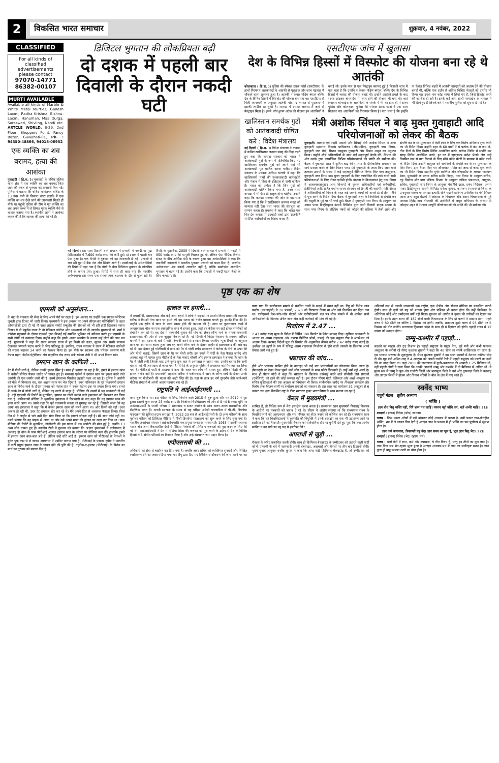2
विकसित भारत समाचार
शुक्रवार, 4 नवंबर, 2022
CLASSIFIED
For all kinds of classified advertisements please contact
97070-14771
86382-00107
MURTI AVAILABLE
Available all kinds of Marble & White Metal Murties, Ganesh Laxmi, Radha Krishna, Bishnu-Laxmi, Hanuman, Maa Durga, Saraswati, Shivling, Nandi etc. ARTCLE WORLD, S-29, 2nd Floor, Shoppers Point, Fancy Bazar, Guwahati-01, Ph. : 94350-48866, 94018-06952
एक व्यक्ति का शव बरामद, हत्या की आशंका
गुवाहाटी ( हि.स. )। गुवाहाटी के वशिष्ठ पुलिस थाना क्षेत्र में एक व्यक्ति का शव बरामद किए जाने की वजह से गुरुवार को सनसनी फैल गई। पुलिस ने बताया कि वशिष्ठ थानांतर्गत वशिष्ठ के 13 नंबर गली के किनारा कांटा इलाके में एक व्यक्ति का शव देखे जाने की जानकारी मिलते ही मौके पर पहुंची पुलिस की टीम ने मृत व्यक्ति का शव अपने कब्जे में ले लिया। मृतक व्यक्ति पेशे से चालक बताया गया है। स्थानीय लोगों ने आशंका व्यक्त की है कि चालक की हत्या की गई है।
डिजिटल भुगतान की लोकप्रियता बढ़ी
दो दशक में पहली बार दिवाली के दौरान नकदी घटी
नई दिल्ली। इस साल दिवाली वाले सप्ताह में प्रणाली में नकदी या मुद्रा (सीआईसी) में 7,600 करोड़ रुपए की कमी हुई। दो दशक में पहली बार ऐसा हुआ है। एक रिपोर्ट में गुरुवार को यह जानकारी दी गई। प्रणाली में चल रही मुद्रा में बैंक नोट और सिक्के आते हैं। एसबीआई के अर्थशास्त्रियों की रिपोर्ट में कहा गया है कि लोगों के बीच डिजिटल भुगतान के लोकप्रिय होने के कारण ऐसा हुआ। रिपोर्ट में साथ ही कहा गया कि भारतीय अर्थव्यवस्था इस समय एक संरचनात्मक बदलाव के दौर से गुजर रही है। रिपोर्ट के मुताबिक, 2009 में दिवाली वाले सप्ताह में प्रणाली में नकदी में 950 करोड़ रुपए की मामूली गिरावट हुई थी, लेकिन ऐसा वैश्विक वित्तीय संकट के बीच आर्थिक मंदी के कारण हुआ था। अर्थशास्त्रियों ने कहा कि तकनीकी नवाचारों ने भारतीय भुगतान प्रणाली को बदल दिया है। भारतीय अर्थव्यवस्था अब नकदी आधारित नहीं है, बल्कि स्मार्टफोन आधारित भुगतान में बदल गई है। उन्होंने कहा कि प्रणाली में नकदी घटना बैंकों के लिए फायदेमंद है।
एसटीएफ जांच में खुलासा
देश के विभिन्न हिस्सों में विस्फोट की योजना बना रहे थे आतंकी
कोलकाता ( हि.स. )। पुलिस की स्पेशल टास्क फोर्स (एसटीएफ) के हाथों गिरफ्तार अलकायदा के आतंकी से पूछताछ और जांच पड़ताल में चौंकाने वाला खुलासा हुआ है। आतंकी न केवल पश्चिम बंगाल बल्कि देश के विभिन्न हिस्सों में विस्फोट की योजना बना रहा था। एसटीएफ से मिली जानकारी के अनुसार आतंकी मोहम्मद हसनत से पूछताछ में इसकी तस्दीक हो चुकी है। मालदा में उसका आवास है जहां से पेनड्राइव मिला है। इसमें लोन वुल्फ अटैक की योजना इन आतंकियों ने बनाई थी। इनके पास से एक पेनड्राइव बरामद हुई है जिसकी जांच में पता चला है कि उन्होंने न केवल पश्चिम बंगाल, बल्कि देश के विभिन्न हिस्सों में ब्लास्ट की योजना बनाई थी। इन्होंने आतंकी हमले के बाद भारत छोड़कर बांग्लादेश में फरार होने की योजना भी बना थी। वहां लगातार बांग्लादेश के आतंकियों के संपर्क में भी थे। हाल ही में राज्य पुलिस और कोलकाता पुलिस की स्पेशल टास्क फोर्स ने एक साथ मिलकर चार आतंकियों को गिरफ्तार किया है। पता चला है कि इन्होंने ना केवल विभिन्न शहरों में आतंकी वारदातों को अंजाम देने की योजना बनाई थी, बल्कि एक दर्जन से अधिक विशिष्ट नेताओं को टारगेट भी किया था। इनके नाम कोड भाषा में लिखे गए हैं, जिसे डिकोड करने की कोशिश हो रही है। इनके कई अन्य साथी मध्यप्रदेश के भोपाल में भी छिपे हुए हैं जिनके बारे में स्थानीय पुलिस को सूचना दी गई है।
खालिस्तान समर्थक गुटों को आतंकवादी घोषित करे : विदेश मंत्रालय
नई दिल्ली ( हि.स. )। विदेश मंत्रालय ने कनाडा में कथित खालिस्तान जनमत संग्रह की निंदा करते हुए कहा कि कनाडा सरकार को भारत में आतंकवादी गुटों के रूप में प्रतिबंधित किए गए खालिस्तान समर्थक गुटों को अपने यहां भी आतंकवादी गुट घोषित करना चाहिए। विदेश मंत्रालय के प्रवक्ता अरिंदम बागची ने कहा कि खालिस्तानी तत्वों की पृथकतावादी कार्रवाईयों और पंजाब में हिंसा के इतिहास से सभी वाकिफ हैं। भारत को अपेक्षा है कि जिन गुटों को आतंकवादी घोषित किया गया है, उनके साथ कनाडा में भी ऐसा ही सलूक होना चाहिए। उन्होंने कहा कि कनाडा सरकार की ओर से यह स्पष्ट किया गया है कि वे खालिस्तान जनमत संग्रह को मान्यता नहीं देता तथा भारत की संप्रभुता का सम्मान करता है। प्रवक्ता ने कहा कि भारत एक मित्र देश कनाडा में उग्रवादी तत्वों द्वारा राजनीति से प्रेरित कार्रवाईयों का विरोध करता है।
मंत्री अशोक सिंघल ने बाढ़ मुक्त गुवाहाटी आदि परियोजनाओं को लेकर की बैठक
गुवाहाटी। आवास एवं शहरी मामलों और सिंचाई मंत्री अशोक सिंघल ने आज गुवाहाटी महानगर विकास प्राधिकरण (जीएमडीए), गुवाहाटी नगर निगम, गुवाहाटी जल बोर्ड, मिशन वनमुक्त गुवाहाटी और मिशन अमृत का उद्घाटन किया। उन्होंने शीर्ष अधिकारियों के साथ कई महत्वपूर्ण बैठकें कीं। विभाग की और उनके द्वारा कार्यान्वित विभिन्न परियोजनाओं की प्रगति की समीक्षा की। बैठक में गुवाहाटी शहर में कृत्रिम बाढ़ की समस्या के दीर्घकालिक समाधान का मार्ग प्रशस्त करने के लिए मिशन फ्लड फ्री गुवाहाटी के तहत किए जाने वाले तत्काल उपायों के संबंध में कई महत्वपूर्ण नीतिगत निर्णय लिए गए। तदनुसार, गुवाहाटी नगर निगम बाढ़ मुक्त गुवाहाटी के लिए कार्यान्वित की जाने वाली सभी परियोजनाओं के लिए नोडल एजेंसी होगी। योजना के क्रियान्वयन हेतु नगर निगम में आवश्यकतानुसार अन्य विभागों के कुशल अधिकारियों एवं कर्मचारियों, इंजीनियरों आदि सहित पर्याप्त मानव संसाधन की तैनाती की जाएगी। मंत्री सिंघल ने अधिकारियों को मिशन के तहत कई जरूरी कार्यों को अगले दो से तीन महीने में पूरा करने के निर्देश दिए। बैठक में गुवाहाटी शहर के निवासियों से संपत्ति कर की वसूली के मुद्दे पर भी चर्चा हुई। बैठक में गुवाहाटी नगर निगम के आयुक्त को असम पावर डिस्ट्रीब्यूशन कंपनी लिमिटेड द्वारा जारी बिजली ग्राहक संख्या के साथ नगर निगम के होल्डिंग नंबरों को जोड़ने की प्रक्रिया में तेजी लाने और संपत्ति कर के स्व-मूल्यांकन में तेजी लाने के लिए एक विशेष अभियान शुरू करने का भी निर्देश दिया। उन्होंने शहर के 60 वार्डों में से प्रत्येक में कम से कम दो-तीन दिनों के लिए विशेष शिविर आयोजित करने, प्रत्येक शिविर में संपत्ति कर संग्रह शिविर आयोजित करने, हर घर में व्हाट्सएप संदेश भेजने और उन्हें नियमित रूप से याद दिलाने के लिए सीधे कॉल सेंटरों के माध्यम से कॉल करने के निर्देश दिए। उन्होंने आयुक्त को नागरिकों के संपत्ति कर के स्व-मूल्यांकन के लिए निगम द्वारा तैयार किए गए ऑनलाइन पोर्टल को जल्द से जल्द शुरू करने का भी निर्देश दिया। महापौर मृगेन शरणिया और जीएमडीए के अध्यक्ष नारायण डेका, मुख्यमंत्री के प्रधान सचिव समीर सिन्हा, नगर निगम के आयुक्त-सचिव, गृह निर्माण और नगर पत्रिका विभाग के आयुक्त कविता पद्मनाभन, आयुक्त-सचिव, गुवाहाटी नगर निगम के आयुक्त मेघनिधि दहल, प्रबंध निदेशक, असम पावर डिस्ट्रीब्यूशन कंपनी लिमिटेड राकेश कुमार, कामरूप (महानगर) जिला के उपायुक्त पल्लव गोपाल झा इत्यादि शीर्ष पदाधिकारिगण उपस्थित थे। मंत्री सिंघल आज अन्य बहुत बैठकों में जोरहाट के विधायक और असम विधानसभा के पूर्व अध्यक्ष हितेंद्र नाथ गोस्वामी की उपस्थिति में अमृत अभियान के माध्यम से जोरहाट शहर में पेयजल आपूर्ति परियोजनाओं की प्रगति की भी समीक्षा की।
पृष्ठ एक का शेष
एएमसी को अनुसंधान...
के बाद से मानवता की सेवा के लिए अपने पैरों पर खड़ा है। इस अवसर पर उन्होंने एक स्मारक प्लेटिनम जुबली डाक टिकट भी जारी किया। मुख्यमंत्री ने इस अवसर पर अपने सीएसआर गतिविधियों के तहत ओएनजीसी द्वारा दी गई नौ उन्नत लाइफ सपोर्ट एम्बुलेंस की सेवाओं को भी हरी झंडी दिखाकर रवाना किया। ये नौ एंबुलेंस राज्य के नौ मेडिकल कॉलेज और अस्पतालों को दी जाएंगी। मुख्यमंत्री डॉ. शर्मा ने कोरोना महामारी के दौरान एएमसी द्वारा निभाई गई समर्पित भूमिका को स्वीकार करते हुए एएमसी के सभी लोगों को धन्यवाद दिया। उन्होंने कहा कि इसके अथक समर्पण के कारण कई लोगों की जान बच गई। मुख्यमंत्री ने कहा कि राज्य सरकार राज्य में हर किसी को उन्नत, सुलभ और सस्ती स्वास्थ्य देखभाल प्रणाली प्रदान करने के लिए प्रतिबद्ध है। इसलिए, राज्य सरकार ने राज्य में मेडिकल कॉलेजों की संख्या बढ़ाकर 24 करने का फैसला किया है। इस मौके पर स्वास्थ्य और परिवार कल्याण मंत्री केशव महंत, केंद्रीय पेट्रोलियम और प्राकृतिक गैस राज्य मंत्री रामेश्वर तेली ने भी अपने विचार रखे।
इमरान खान के काफिले ...
पैर में गोली लगी है, लेकिन उनकी हालत स्थिर है। साथ ही बताया जा रहा है कि, हमले में इमरान खान के करीबी सीनेटर फैसल जावेद भी घायल हुए हैं। समाचार एजेंसी ने इमरान खान पर हमला करने वाले आरोपी की एक तस्वीर जारी की है। इसमें हमलावर पिस्तौल लहराते नजर आ रहा है। पुलिस ने आरोपी को मौके से गिरफ्तार कर, एक अज्ञात स्थान पर भेज दिया है। उधर पाकिस्तान के पूर्व प्रधानमंत्री इमरान खान के विरोध मार्च के दौरान गुरुवार को पंजाब प्रांत में उनके कंटेनर-ट्रक पर हमला किया गया। हमले में उनके पैर में गोली लगी है, लेकिन वह खतरे से बाहर हैं। मीडिया की खबरों में यह जानकारी दी गई है। वहीं एएफपी की रिपोर्ट के मुताबिक, इमरान पर गोली चलाने वाले हमलावर को गिरफ्तार कर लिया गया है। पाकिस्तानी मीडिया के मुताबिक हमलावर ने गिरफ्तारी के बाद कहा कि वह इमरान खान की हत्या करने आया था। उसने कहा कि पूर्व प्रधानमंत्री जनता को गुमराह कर रहे हैं, जिसकी सजा देने वह आया था। हमलावर ने कहा कि मैं केवल इमरान खान को मारने आया था। और किसी को नहीं। उधर अजान हो रही थी, उधर टेंट लगाकर शोर कर रहे थे। मैंने अपने दिल से अचानक फैसला किया। जिस दिन से वे लाहौर से चले उसी दिन सोच लिया था कि इसको छोड़ना नहीं है। मेरे साथ कोई नहीं था। उसने बताया कि वह बाइक से आया था और उसे अपने मामा की दुकान पर खड़ा कर दिया था। पाक मीडिया की रिपोर्ट के मुताबिक, गोलीबारी की इस घटना में एक सपोर्टर की मौत हुई है, जबकि 13 अन्य लोग घायल हुए हैं। स्थानीय टीवी ने गुरुवार को बताया कि अज्ञात हमलावरों ने वजीराबाद में अल्लाह हो चौक के पास पीटीआई अध्यक्ष इमरान खान के कंटेनर पर गोलियां चला दीं। हालांकि हमले में इमरान खान बाल-बाल बचे हैं, लेकिन उन्हें चोटें आई हैं। इमरान खान को पीटीआई के नेताओं ने बुलेट प्रूफ कार से ले जाकर अस्पताल में एडमिट कराया गया है। पीटीआई के फारुख हबीब ने फायरिंग में पार्टी प्रमुख इमरान खान के घायल होने की पुष्टि की है। तहरीक-ए-इंसाफ (पीटीआई) के विरोध का मार्च का गुरुवार को सातवां दिन है।
हालात पर हमारी...
में रावलपिंडी, इस्लामाबाद और कई अन्य शहरों में लोगों ने सड़कों पर प्रदर्शन किए। प्रधानमंत्री शहबाज शरीफ ने विपक्षी नेता खान पर हमले की इस घटना को गंभीर मामला बताते हुए इसकी निंदा की है। उन्होंने एक ट्वीट में खान के जल्द स्वस्थ होने की कामना की है। खान पर गुजरांवाला कस्बे में अल्लाहवाला चौक पर एक सार्वजनिक सभा में हमला हुआ, जहां वह कंटेनर पर खड़े होकर समर्थकों को संबोधित कर रहे थे। वह देश में मध्यावधि चुनाव की मांग को लेकर लॉन्ग मार्च के नामक राजधानी इस्लामाबाद की ओर से एक जुलूस निकाल रहे हैं। नई दिल्ली में विदेश मंत्रालय के प्रवक्ता अरिंदम बागची ने इस घटना के बारे में कोई टिप्पणी करने से इनकार किया। स्थानीय न्यूज रिपोर्ट के अनुसार खान पर उस समय हमला हुआ जब वह अपने लॉन्ग मार्च के दौरान लाहौर से इस्लामाबाद की ओर बढ़ रहे थे। इस दौरान हुई गोलीबारी में खान को पैर में गोली लगी। हमलावर ने कंटेनर के नीचे से ऊपर की ओर गोली चलाई, जिसमें खान के पैर पर गोली लगी। इस हमले में पार्टी के नेता फैसल जावेद और अहमद चट्ठा भी घायल हुए। पीटीआई के नेता फवाद चौधरी और इमरान इस्माइल ने बताया कि खान के पैर में गोली लगी जिसके बाद उन्हें बुलेट प्रूफ कार में अस्पताल ले जाया गया। उन्होंने बताया कि सभी घायलों को भी अस्पताल ले जाया गया है। रिपोर्ट के अनुसार पुलिस ने हमलावर को गिरफ्तार कर लिया गया है। पीटीआई पार्टी के सदस्यों ने कहा कि आज चार लोग भी घायल हुए, लेकिन किसी की भी हालत गंभीर नहीं है। प्रधानमंत्री शहबाज शरीफ ने वजीराबाद में खान के लॉन्ग मार्च के दौरान उनके कंटेनर पर गोलीबारी की घटना की कड़ी निंदा की है। यहां के छात्र हर वर्ष दूरदर्शन जैसे जाने-माने मीडिया संगठनों में अपनी अलग पहचान बना रहे हैं।
राष्ट्रपति ने आईआईएमसी ...
काम शुरू किया था। इस परिसर के लिए, निर्माण कार्य 2015 में शुरू हुआ और यह 2019 में पूरा हुआ। इसकी कुल लागत 25 करोड़ रुपए है। मिजोरम विश्वविद्यालय की ओर से दी गई 8 एकड़ भूमि पर आईआईएमसी के स्थायी परिसर में छात्रावास व स्टाफ क्वार्टर के साथ अलग-अलग प्रशासनिक और शैक्षणिक भवन हैं। अपनी स्थापना के समय से यह परिसर अंग्रेजी पत्रकारिता में पी.जी. डिप्लोमा पाठ्यक्रम की सुविधा प्रदान कर रहा है। 2022-23 सत्र से आईआईएमसी के दो अन्य परिसरों के साथ पूर्वोत्तर परिसर को डिजिटल मीडिया में पीजी डिप्लोमा पाठ्यक्रम को शुरू करने के लिए चुना गया है। भारतीय जनसंचार संस्थान (आईआईएमसी) एक प्रमुख पत्रकारिता संस्थान है। 1965 में इसकी स्थापना भारत और अन्य विकासशील देशों में मीडिया पेशेवरों की प्रशिक्षण जरूरतों को पूरा करने के लिए की गई थी। आईआईएमसी ने देश में मीडिया शिक्षा की जरूरत को पूरा करने के उद्देश्य से देश के विभिन्न हिस्सों में 5 क्षेत्रीय परिसरों का विस्तार किया है और उन्हें संस्थागत रूप प्रदान किया है।
एपीएससबी की ...
अधिकारी को सेवा से बर्खास्त कर दिया गया है। जबकि अवर सचिव को व्यक्तिगत सुनवाई और लिखित स्पष्टीकरण देने का अवसर दिया गया था। रिंगू द्वारा दिए गए लिखित स्पष्टीकरण की जांच करने पर यह पाया गया कि स्पष्टीकरण मामले से संबंधित तथ्यों के संदर्भ में संगत नहीं था। रिंगू को विशेष जांच प्रकोष्ठ (एसआईसी) ने 20 फरवरी, 2020 को गिरफ्तार किया था और उसे निलंबित कर दिया गया था। एपीएससी कैश-फॉर-जॉब घोटाले और एपीपीएससी प्रश्न पत्र लीक मामले में भी शामिल सभी अधिकारियों के खिलाफ उचित जांच और कड़ी कार्रवाई की मांग की गई है।
मिजोरम में 2.47 ...
2.47 करोड़ रुपए मूल्य के विदेश में निर्मित 190 सिगरेट के पैकेट बरामद किए। खुफिया जानकारी के आधार पर असम राइफल्स और कस्टम प्रिवेंटिव फोर्स, चंफाई की एक संयुक्त टीम ने ऑपरेशन को अंजाम दिया। बरामद विदेशी मूल की सिगरेट की अनुमानित कीमत करीब 2.47 करोड़ रुपए बताई है। पूर्वोत्तर का प्रहरी के रूप में प्रसिद्ध असम राइफल्स मिजोरम से होने वाली तस्करी के खिलाफ अपने प्रयास जारी रखे हुए है।
भ्रष्टाचार की जांच...
होने और भ्रष्टाचार साबित होने के बावजूद भी कई बार भ्रष्टाचारियों का गौरवगान किया जाता है। ईमानदारी का ठेका लेकर घूमने वाले लोग भ्रष्टाचारी के साथ फोटो खिंचवाते हैं। उन्हें शर्म नहीं आती है। साथ ही पीएम मोदी ने कहा कि भ्रष्टाचार के खिलाफ कार्रवाई करने वाले सीवीसी जैसे संगठनों (एजेंसियों) को डरने की कोई जरूरत नहीं है। इस दौरान पीएम मोदी नैतिकता और अच्छे व्यवहार पर सचित्र पुस्तिकाओं की एक श्रृंखला का विमोचन भी किया। सार्वजनिक खरीद पर निवारक सतर्कता और विशेष अंक विजय-वाणी पर सर्वोत्तम प्रथाओं का संकलन है। इस साल यह कार्यक्रम 31 अक्टूबर से 6 नवंबर तक एक विकसित राष्ट्र के लिए भ्रष्टाचार मुक्त भारत विषय के साथ मनाया जा रहा है।
केरल में मुख्यमंत्री ...
शामिल हैं, तो निश्चित रूप से मेरा हस्तक्षेप करना बनता है। राज्यपाल खान मुख्यमंत्री पिनाराई विजयन के आरोपों पर पत्रकारों को जवाब दे रहे थे। सीएम ने आरोप लगाया था कि राज्यपाल राज्य के विश्वविद्यालयों को आरएसएस और संघ परिवार का सेंटर बनाने की कोशिश कर रहे हैं। राज्यपाल खान ने कहा कि वह विश्वविद्यालयों में कुलपति की नियुक्ति में उनके हस्तक्षेप का एक भी उदाहरण आने पर इस्तीफा देने को तैयार हैं। मुख्यमंत्री विजयन को सार्वजनिक तौर पर चुनौती देते हुए पूछा कि क्या आरोप साबित न कर पाने पर वह पद से इस्तीफा देंगे?
अपराधों से जुड़ी ...
चैनल्स के जरिए प्रकाशित करनी होगी। साथ ही क्रिमिनल बैकग्राउंड के उम्मीदवार को उतारने वाली पार्टी कोभी प्रत्याशी के बारे में जानकारी अपनी वेबसाइट, अखबारों और चैनलों पर तीन बार दिखानी होगी। मुख्य चुनाव आयुक्त राजीव कुमार ने कहा कि अगर कोई क्रिमिनल बैकग्राउंड है, तो उम्मीदवार को अनिवार्य रूप से उसकी जानकारी एक राष्ट्रीय, एक क्षेत्रीय और सोशल मीडिया पर प्रकाशित करनी होगी। साथ ही दलों को यह भी बताना होगा और पब्लिश भी करना होगा कि उन्हें क्रिमिनल के अतिरिक्त कोई और उम्मीदवार क्यों नहीं मिला। गुरुवार को आयोग ने चुनाव की तारीखों का ऐलान कर दिया है। इसके तहत राज्य की 182 सीटों वाली विधानसभा के लिए दो चरणों में मतदान होगा। पहले चरण में 89 सीटों पर वोटिंग 1 दिसंबर को होगी। जबकि, मतदाता दूसरे चरण में 93 सीटों पर 5 दिसंबर को वोट डालेंगे। मतगणना हिमाचल प्रदेश के साथ ही 8 दिसंबर को होगी। पहाड़ी राज्य में 12 नवंबर को मतदान होगा।
जम्मू-कश्मीर में पहाड़ी...
बदलने का साहस और दृढ़ विश्वास है। पहाड़ी समुदाय के प्रमुख नेता, पूर्व मंत्री और कभी फारूक अब्दुल्ला के करीबी रहे सैयद मुश्ताक बुखारी ने कहा कि 40 साल का संघर्ष आखिरकार रंग लाया है। हम भाजपा सरकार के शुक्रगुजार हैं। सैयद मुश्ताक बुखारी ने इस साल फरवरी में नेशनल कांफ्रेंस छोड़ दी थी। गृह मंत्री अमित शाह ने 4 अक्टूबर को अपनी राजौरी रैली में पहाड़ी समुदाय को एसटी का दर्जा देने का वादा किया था। जहां 2011 की जनगणना में गुर्जर-बकरवाल की आबादी 1.25 मिलियन थी, वहीं पहाड़ी लोगों ने दावा किया कि उनकी आबादी जम्मू और कश्मीर में दो मिलियन से अधिक थी। वे मुख्य रूप से जम्मू के पुंछ और राजौरी जिलों और बारामूला जिले के उरी और कुपवाड़ा जिले के करनाह और तंगदार जिलों में झेलम और चिनाब नदियों के बीच के क्षेत्र में पाए जाते हैं।
स्वर्वेद भाष्य
चतुर्थ मंडल तृतीय अध्याय
( भक्ति )
ज्ञान बोध बिनु भक्ति नहीं, गिरैं भ्रम्म पथ जाहिं। नयनन पट्टी बाँधि कर, चलें अन्धेरे माहिं॥ 31॥
शब्दार्थ : (ज्ञान) विवेक (बोध) जानना।
भाष्य : जिस प्रकार आँखों में पट्टी बांधकर कोई अंधकार में चलता है, उसी प्रकार ज्ञान-बोधहीन भक्ति, भ्रम में ले जाकर गिरा देती है अतएव ज्ञान के प्रकाश में ही भक्ति का पथ पूर्णरूप से सुलभ होता है।
ज्ञान कर्म ऊपासना, त्रिकाण्डी चहु वेद। ज्ञान सबन का मूल है, भूल ज्ञान बिनु भेद॥ 32॥
शब्दार्थ : (ज्ञान) विवेक (भेद) रहस्य, मर्म।
भाष्य : चारों वेदों में ज्ञान, कर्म और उपासना, ये तीन विषय हैं, परंतु इन तीनों का मूल ज्ञान है। ज्ञान बिना सब भेद-रहस्य भूला हुआ है अतएव अध्यात्म-पथ में ज्ञान का सर्वोत्कृष्ट स्थान है। ज्ञान द्वारा ही बाह्य समस्त तत्वों का बोध होता है।